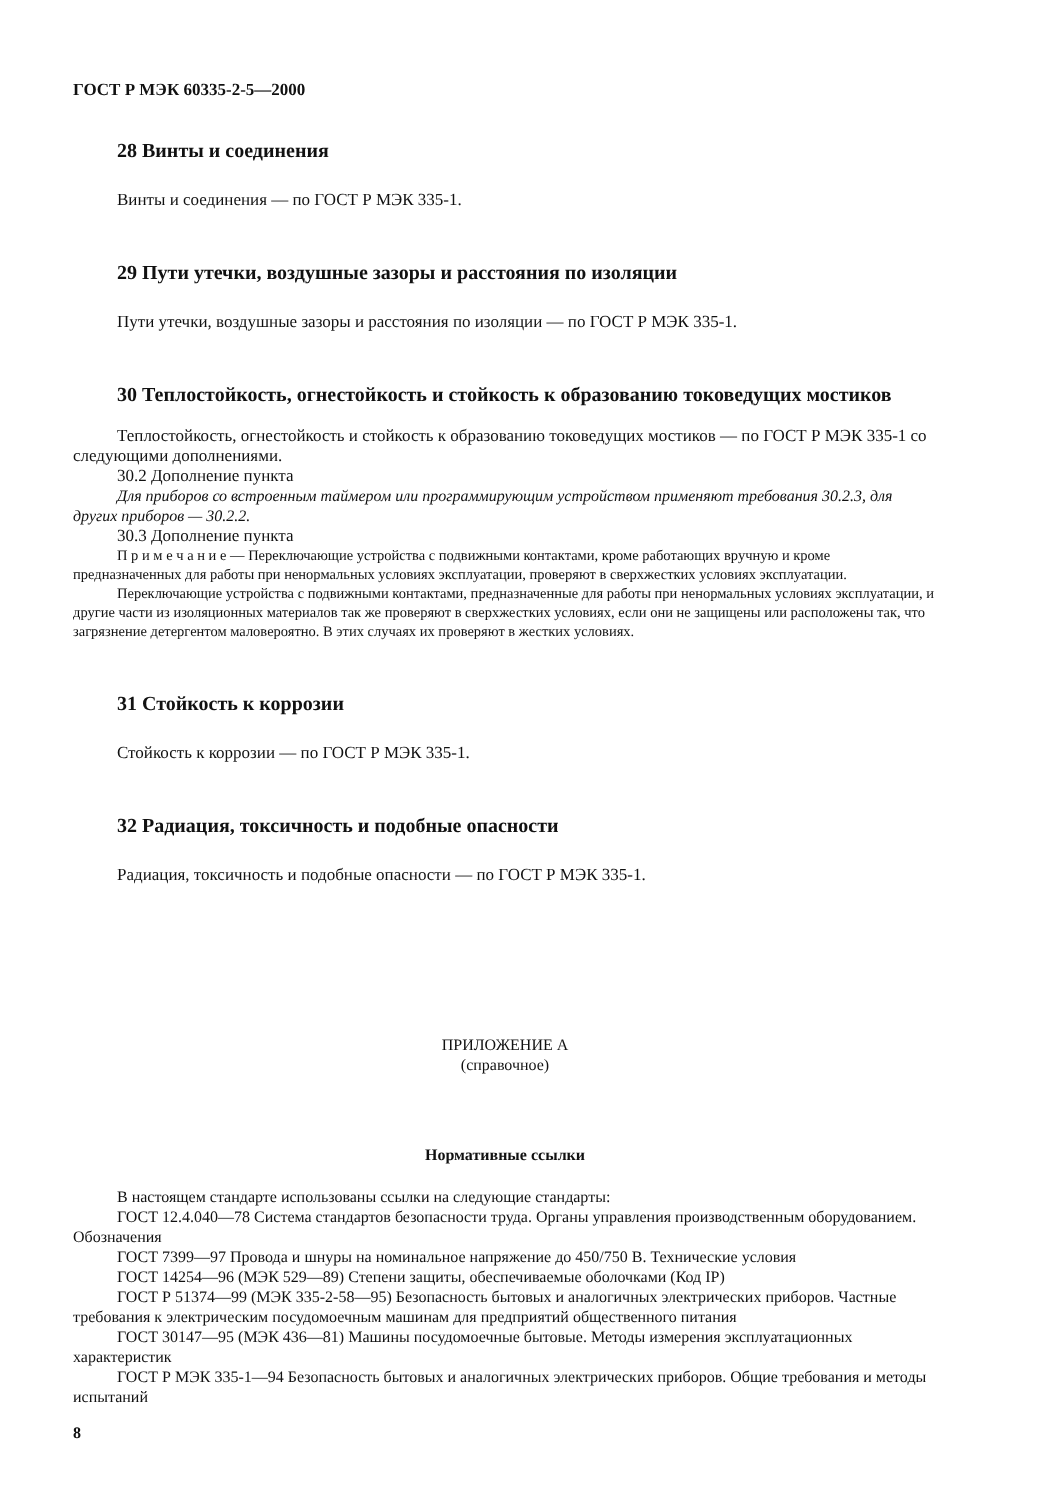ГОСТ Р МЭК 60335-2-5—2000
28 Винты и соединения
Винты и соединения — по ГОСТ Р МЭК 335-1.
29 Пути утечки, воздушные зазоры и расстояния по изоляции
Пути утечки, воздушные зазоры и расстояния по изоляции — по ГОСТ Р МЭК 335-1.
30 Теплостойкость, огнестойкость и стойкость к образованию токоведущих мостиков
Теплостойкость, огнестойкость и стойкость к образованию токоведущих мостиков — по ГОСТ Р МЭК 335-1 со следующими дополнениями.
30.2 Дополнение пункта
Для приборов со встроенным таймером или программирующим устройством применяют требования 30.2.3, для других приборов — 30.2.2.
30.3 Дополнение пункта
П р и м е ч а н и е — Переключающие устройства с подвижными контактами, кроме работающих вручную и кроме предназначенных для работы при ненормальных условиях эксплуатации, проверяют в сверхжестких условиях эксплуатации.
Переключающие устройства с подвижными контактами, предназначенные для работы при ненормальных условиях эксплуатации, и другие части из изоляционных материалов так же проверяют в сверхжестких условиях, если они не защищены или расположены так, что загрязнение детергентом маловероятно. В этих случаях их проверяют в жестких условиях.
31 Стойкость к коррозии
Стойкость к коррозии — по ГОСТ Р МЭК 335-1.
32 Радиация, токсичность и подобные опасности
Радиация, токсичность и подобные опасности — по ГОСТ Р МЭК 335-1.
ПРИЛОЖЕНИЕ А
(справочное)
Нормативные ссылки
В настоящем стандарте использованы ссылки на следующие стандарты:
ГОСТ 12.4.040—78 Система стандартов безопасности труда. Органы управления производственным оборудованием. Обозначения
ГОСТ 7399—97 Провода и шнуры на номинальное напряжение до 450/750 В. Технические условия
ГОСТ 14254—96 (МЭК 529—89) Степени защиты, обеспечиваемые оболочками (Код IP)
ГОСТ Р 51374—99 (МЭК 335-2-58—95) Безопасность бытовых и аналогичных электрических приборов. Частные требования к электрическим посудомоечным машинам для предприятий общественного питания
ГОСТ 30147—95 (МЭК 436—81) Машины посудомоечные бытовые. Методы измерения эксплуатационных характеристик
ГОСТ Р МЭК 335-1—94 Безопасность бытовых и аналогичных электрических приборов. Общие требования и методы испытаний
8